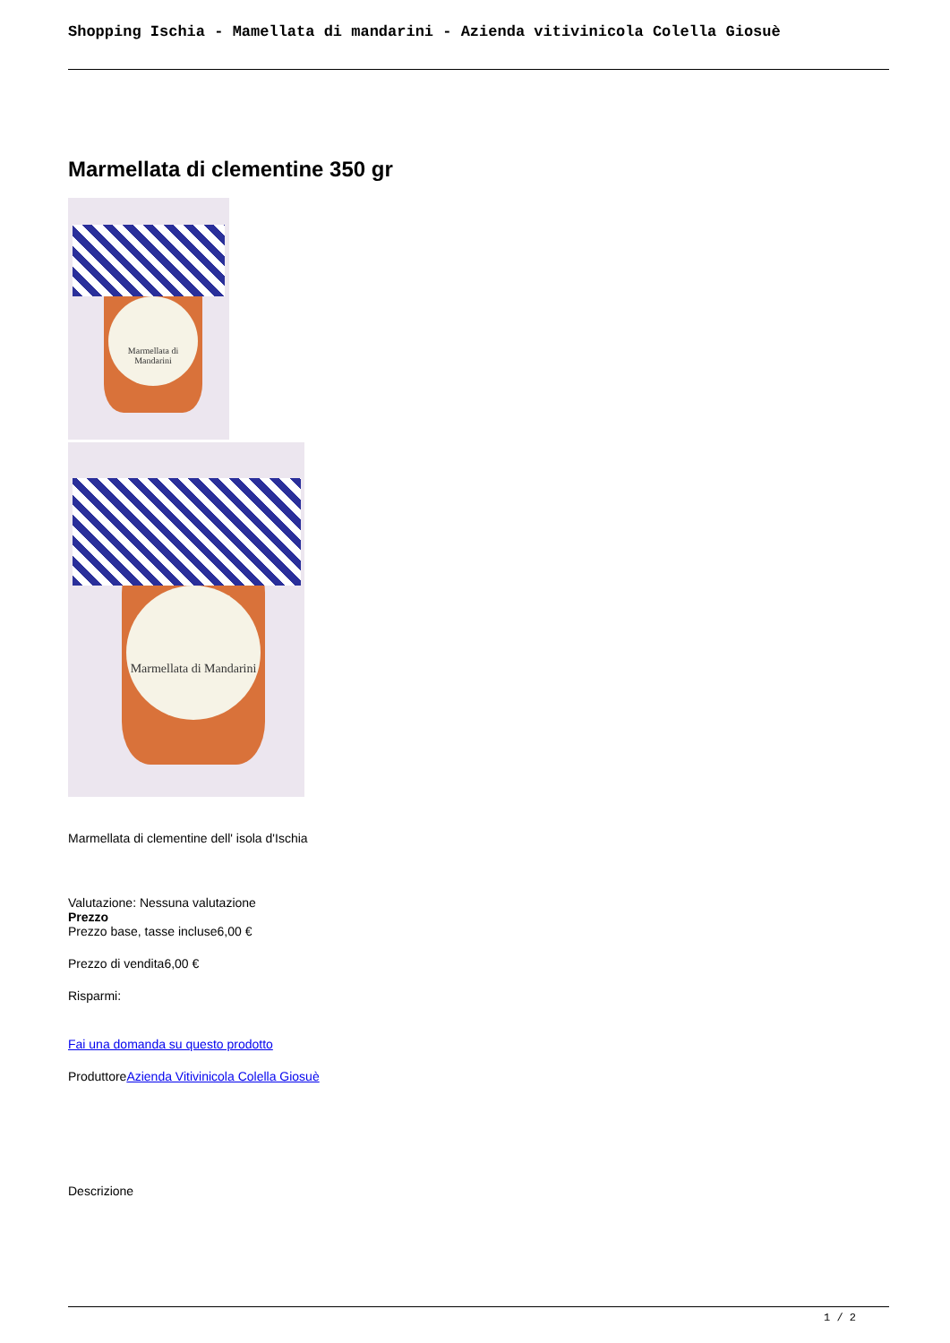Shopping Ischia - Mamellata di mandarini - Azienda vitivinicola Colella Giosuè
Marmellata di clementine 350 gr
Marmellata di Mandarini
Marmellata di Mandarini
Marmellata di clementine dell' isola d'Ischia
Valutazione: Nessuna valutazione
Prezzo
Prezzo base, tasse incluse6,00 €
Prezzo di vendita6,00 €
Risparmi:
Fai una domanda su questo prodotto
ProduttoreAzienda Vitivinicola Colella Giosuè
Descrizione
1 / 2